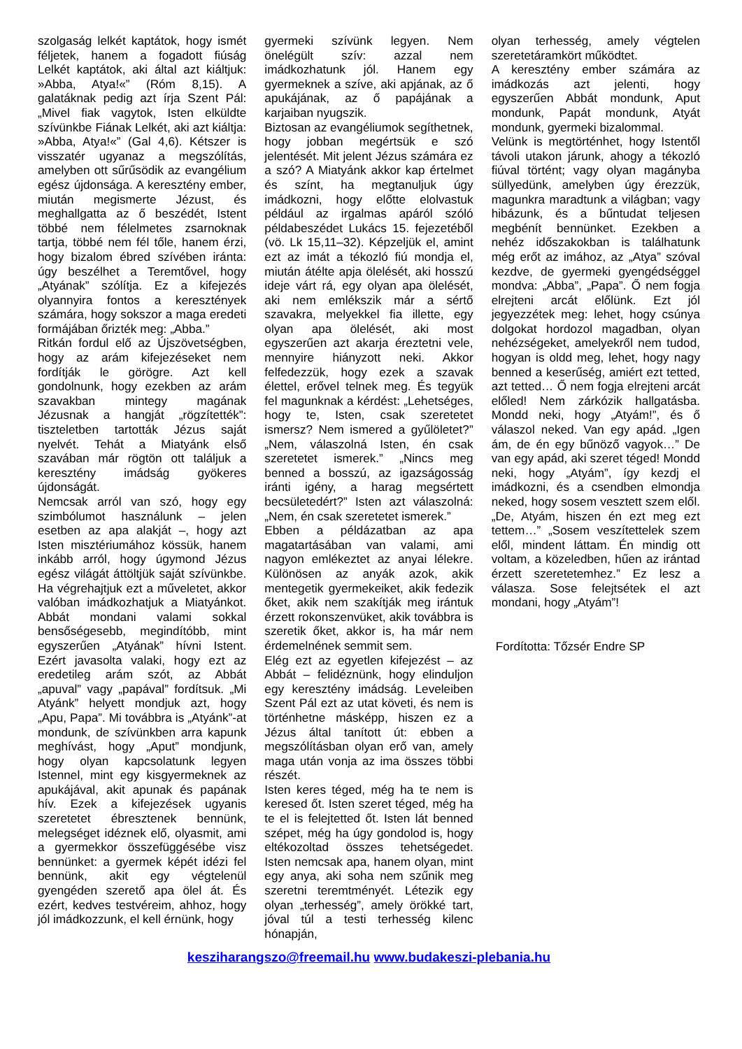szolgaság lelkét kaptátok, hogy ismét féljetek, hanem a fogadott fiúság Lelkét kaptátok, aki által azt kiáltjuk: »Abba, Atya!«” (Róm 8,15). A galatáknak pedig azt írja Szent Pál: „Mivel fiak vagytok, Isten elküldte szívünkbe Fiának Lelkét, aki azt kiáltja: »Abba, Atya!«” (Gal 4,6). Kétszer is visszatér ugyanaz a megszólítás, amelyben ott sűrűsödik az evangélium egész újdonsága. A keresztény ember, miután megismerte Jézust, és meghallgatta az ő beszédét, Istent többé nem félelmetes zsarnoknak tartja, többé nem fél tőle, hanem érzi, hogy bizalom ébred szívében iránta: úgy beszélhet a Teremtővel, hogy „Atyának” szólítja. Ez a kifejezés olyannyira fontos a keresztények számára, hogy sokszor a maga eredeti formájában őrizték meg: „Abba.”
Ritkán fordul elő az Újszövetségben, hogy az arám kifejezéseket nem fordítják le görögre. Azt kell gondolnunk, hogy ezekben az arám szavakban mintegy magának Jézusnak a hangját „rögzítették”: tiszteletben tartották Jézus saját nyelvét. Tehát a Miatyánk első szavában már rögtön ott találjuk a keresztény imádság gyökeres újdonságát.
Nemcsak arról van szó, hogy egy szimbólumot használunk – jelen esetben az apa alakját –, hogy azt Isten misztériumához kössük, hanem inkább arról, hogy úgymond Jézus egész világát áttöltjük saját szívünkbe. Ha végrehajtjuk ezt a műveletet, akkor valóban imádkozhatjuk a Miatyánkot. Abbát mondani valami sokkal bensőségesebb, megindítóbb, mint egyszerűen „Atyának” hívni Istent. Ezért javasolta valaki, hogy ezt az eredetileg arám szót, az Abbát „apuval” vagy „papával” fordítsuk. „Mi Atyánk” helyett mondjuk azt, hogy „Apu, Papa”. Mi továbbra is „Atyánk”-at mondunk, de szívünkben arra kapunk meghívást, hogy „Aput” mondjunk, hogy olyan kapcsolatunk legyen Istennel, mint egy kisgyermeknek az apukájával, akit apunak és papának hív. Ezek a kifejezések ugyanis szeretetet ébresztenek bennünk, melegséget idéznek elő, olyasmit, ami a gyermekkor összefüggésébe visz bennünket: a gyermek képét idézi fel bennünk, akit egy végtelenül gyengéden szerető apa ölel át. És ezért, kedves testvéreim, ahhoz, hogy jól imádkozzunk, el kell érnünk, hogy
gyermeki szívünk legyen. Nem önelégült szív: azzal nem imádkozhatunk jól. Hanem egy gyermeknek a szíve, aki apjának, az ő apukájának, az ő papájának a karjaiban nyugszik.
Biztosan az evangéliumok segíthetnek, hogy jobban megértsük e szó jelentését. Mit jelent Jézus számára ez a szó? A Miatyánk akkor kap értelmet és színt, ha megtanuljuk úgy imádkozni, hogy előtte elolvastuk például az irgalmas apáról szóló példabeszédet Lukács 15. fejezetéből (vö. Lk 15,11–32). Képzeljük el, amint ezt az imát a tékozló fiú mondja el, miután átélte apja ölelését, aki hosszú ideje várt rá, egy olyan apa ölelését, aki nem emlékszik már a sértő szavakra, melyekkel fia illette, egy olyan apa ölelését, aki most egyszerűen azt akarja éreztetni vele, mennyire hiányzott neki. Akkor felfedezzük, hogy ezek a szavak élettel, erővel telnek meg. És tegyük fel magunknak a kérdést: „Lehetséges, hogy te, Isten, csak szeretetet ismersz? Nem ismered a gyűlöletet?” „Nem, válaszolná Isten, én csak szeretetet ismerek.” „Nincs meg benned a bosszú, az igazságosság iránti igény, a harag megsértett becsületedért?” Isten azt válaszolná: „Nem, én csak szeretetet ismerek.”
Ebben a példázatban az apa magatartásában van valami, ami nagyon emlékeztet az anyai lélekre. Különösen az anyák azok, akik mentegetik gyermekeiket, akik fedezik őket, akik nem szakítják meg irántuk érzett rokonszenvüket, akik továbbra is szeretik őket, akkor is, ha már nem érdemelnének semmit sem.
Elég ezt az egyetlen kifejezést – az Abbát – felidéznünk, hogy elinduljon egy keresztény imádság. Leveleiben Szent Pál ezt az utat követi, és nem is történhetne másképp, hiszen ez a Jézus által tanított út: ebben a megszólításban olyan erő van, amely maga után vonja az ima összes többi részét.
Isten keres téged, még ha te nem is keresed őt. Isten szeret téged, még ha te el is felejtetted őt. Isten lát benned szépet, még ha úgy gondolod is, hogy eltékozoltad összes tehetségedet. Isten nemcsak apa, hanem olyan, mint egy anya, aki soha nem szűnik meg szeretni teremtményét. Létezik egy olyan „terhesség”, amely örökké tart, jóval túl a testi terhesség kilenc hónapján,
olyan terhesség, amely végtelen szeretetáramkört működtet.
A keresztény ember számára az imádkozás azt jelenti, hogy egyszerűen Abbát mondunk, Aput mondunk, Papát mondunk, Atyát mondunk, gyermeki bizalommal.
Velünk is megtörténhet, hogy Istentől távoli utakon járunk, ahogy a tékozló fiúval történt; vagy olyan magányba süllyedünk, amelyben úgy érezzük, magunkra maradtunk a világban; vagy hibázunk, és a bűntudat teljesen megbénít bennünket. Ezekben a nehéz időszakokban is találhatunk még erőt az imához, az „Atya” szóval kezdve, de gyermeki gyengédséggel mondva: „Abba”, „Papa”. Ő nem fogja elrejteni arcát előlünk. Ezt jól jegyezzétek meg: lehet, hogy csúnya dolgokat hordozol magadban, olyan nehézségeket, amelyekről nem tudod, hogyan is oldd meg, lehet, hogy nagy benned a keserűség, amiért ezt tetted, azt tetted… Ő nem fogja elrejteni arcát előled! Nem zárkózik hallgatásba. Mondd neki, hogy „Atyám!”, és ő válaszol neked. Van egy apád. „Igen ám, de én egy bűnöző vagyok…” De van egy apád, aki szeret téged! Mondd neki, hogy „Atyám”, így kezdj el imádkozni, és a csendben elmondja neked, hogy sosem vesztett szem elől. „De, Atyám, hiszen én ezt meg ezt tettem…” „Sosem veszítettelek szem elől, mindent láttam. Én mindig ott voltam, a közeledben, hűen az irántad érzett szeretetemhez.” Ez lesz a válasza. Sose felejtsétek el azt mondani, hogy „Atyám”!
Fordította: Tőzsér Endre SP
keszi­harangszo@freemail.hu www.budakeszi-plebania.hu